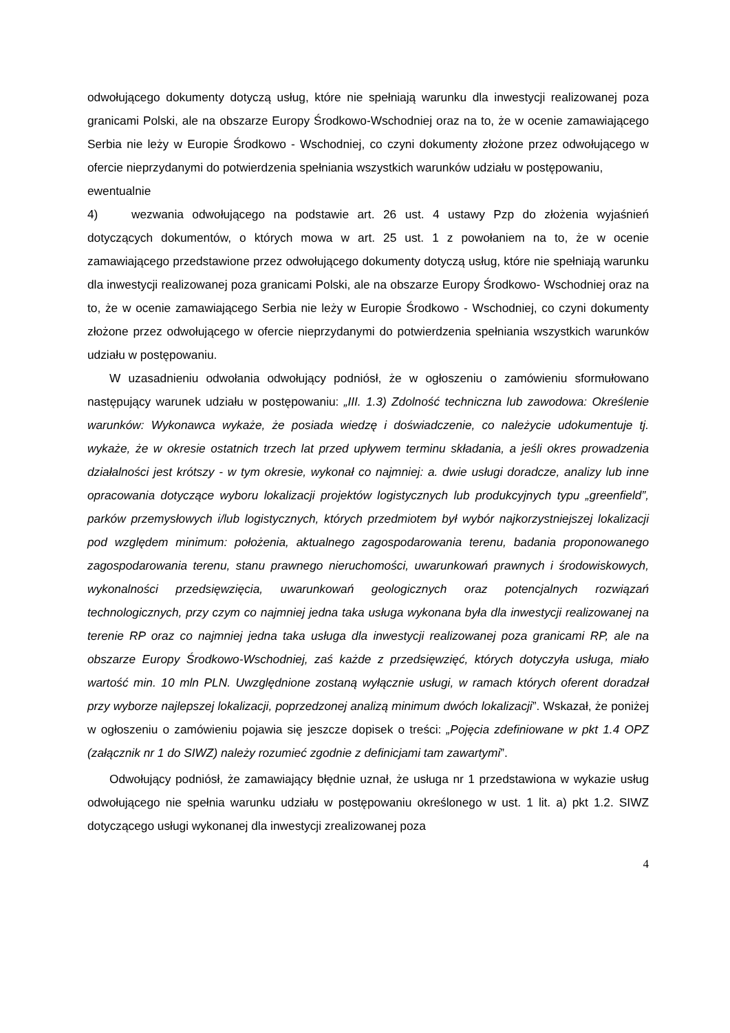odwołującego dokumenty dotyczą usług, które nie spełniają warunku dla inwestycji realizowanej poza granicami Polski, ale na obszarze Europy Środkowo-Wschodniej oraz na to, że w ocenie zamawiającego Serbia nie leży w Europie Środkowo - Wschodniej, co czyni dokumenty złożone przez odwołującego w ofercie nieprzydanymi do potwierdzenia spełniania wszystkich warunków udziału w postępowaniu,
ewentualnie
4) wezwania odwołującego na podstawie art. 26 ust. 4 ustawy Pzp do złożenia wyjaśnień dotyczących dokumentów, o których mowa w art. 25 ust. 1 z powołaniem na to, że w ocenie zamawiającego przedstawione przez odwołującego dokumenty dotyczą usług, które nie spełniają warunku dla inwestycji realizowanej poza granicami Polski, ale na obszarze Europy Środkowo- Wschodniej oraz na to, że w ocenie zamawiającego Serbia nie leży w Europie Środkowo - Wschodniej, co czyni dokumenty złożone przez odwołującego w ofercie nieprzydanymi do potwierdzenia spełniania wszystkich warunków udziału w postępowaniu.
W uzasadnieniu odwołania odwołujący podniósł, że w ogłoszeniu o zamówieniu sformułowano następujący warunek udziału w postępowaniu: „III. 1.3) Zdolność techniczna lub zawodowa: Określenie warunków: Wykonawca wykaże, że posiada wiedzę i doświadczenie, co należycie udokumentuje tj. wykaże, że w okresie ostatnich trzech lat przed upływem terminu składania, a jeśli okres prowadzenia działalności jest krótszy - w tym okresie, wykonał co najmniej: a. dwie usługi doradcze, analizy lub inne opracowania dotyczące wyboru lokalizacji projektów logistycznych lub produkcyjnych typu „greenfield”, parków przemysłowych i/lub logistycznych, których przedmiotem był wybór najkorzystniejszej lokalizacji pod względem minimum: położenia, aktualnego zagospodarowania terenu, badania proponowanego zagospodarowania terenu, stanu prawnego nieruchomości, uwarunkowań prawnych i środowiskowych, wykonalności przedsięwzięcia, uwarunkowań geologicznych oraz potencjalnych rozwiązań technologicznych, przy czym co najmniej jedna taka usługa wykonana była dla inwestycji realizowanej na terenie RP oraz co najmniej jedna taka usługa dla inwestycji realizowanej poza granicami RP, ale na obszarze Europy Środkowo-Wschodniej, zaś każde z przedsięwzięć, których dotyczyła usługa, miało wartość min. 10 mln PLN. Uwzględnione zostaną wyłącznie usługi, w ramach których oferent doradzał przy wyborze najlepszej lokalizacji, poprzedzonej analizą minimum dwóch lokalizacji”. Wskazał, że poniżej w ogłoszeniu o zamówieniu pojawia się jeszcze dopisek o treści: „Pojęcia zdefiniowane w pkt 1.4 OPZ (załącznik nr 1 do SIWZ) należy rozumieć zgodnie z definicjami tam zawartymi”.
Odwołujący podniósł, że zamawiający błędnie uznał, że usługa nr 1 przedstawiona w wykazie usług odwołującego nie spełnia warunku udziału w postępowaniu określonego w ust. 1 lit. a) pkt 1.2. SIWZ dotyczącego usługi wykonanej dla inwestycji zrealizowanej poza
4